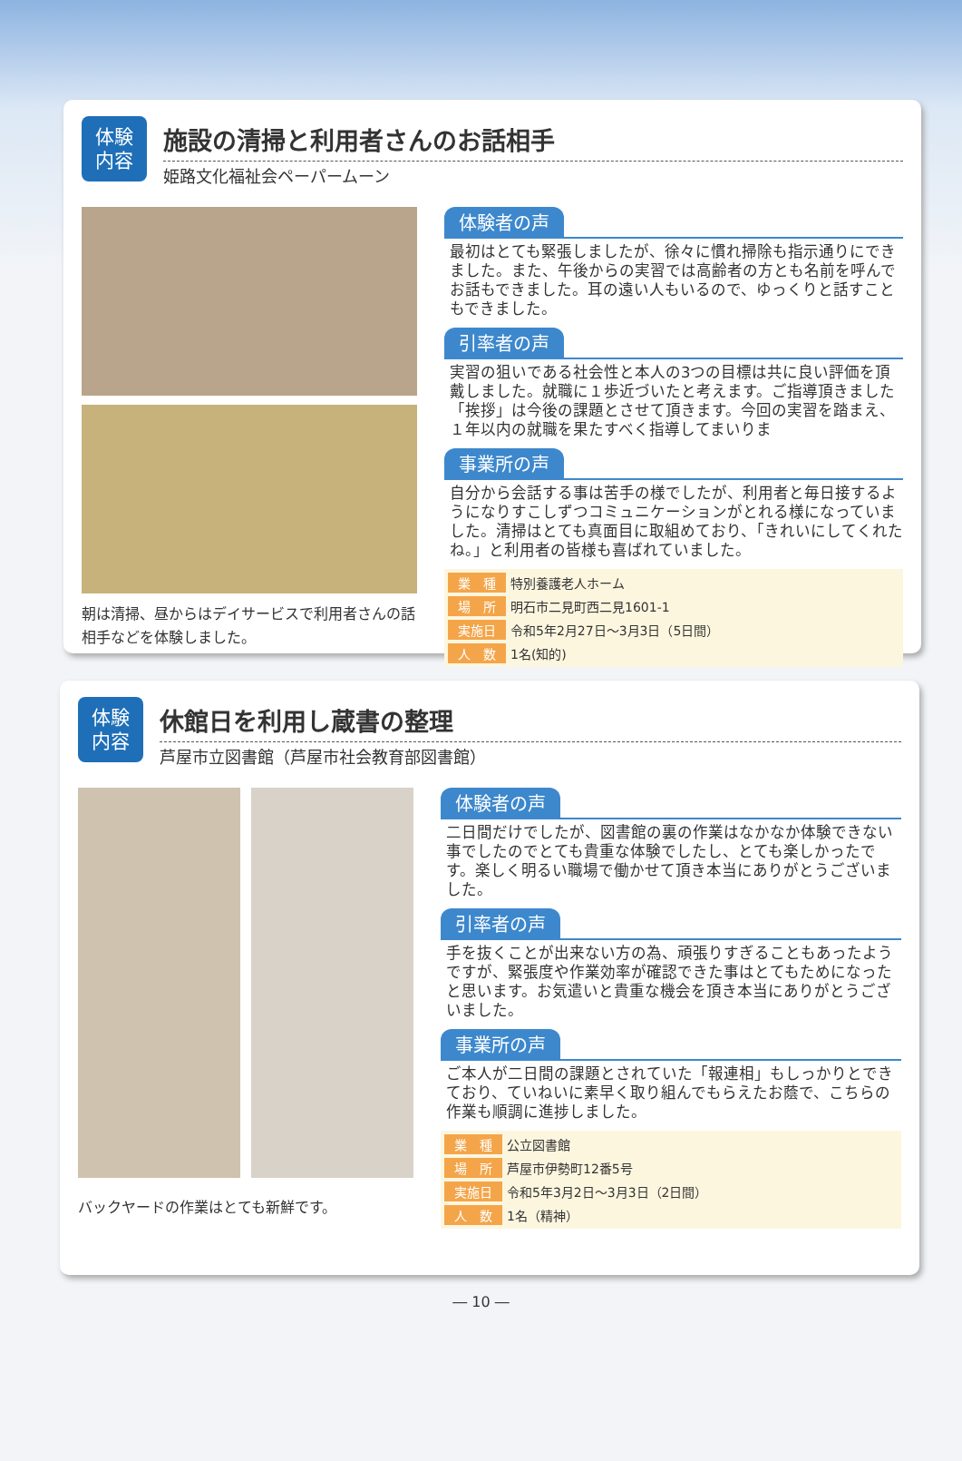体験
内容
施設の清掃と利用者さんのお話相手
姫路文化福祉会ペーパームーン
朝は清掃、昼からはデイサービスで利用者さんの話相手などを体験しました。
体験者の声
最初はとても緊張しましたが、徐々に慣れ掃除も指示通りにできました。また、午後からの実習では高齢者の方とも名前を呼んでお話もできました。耳の遠い人もいるので、ゆっくりと話すこともできました。
引率者の声
実習の狙いである社会性と本人の3つの目標は共に良い評価を頂戴しました。就職に１歩近づいたと考えます。ご指導頂きました「挨拶」は今後の課題とさせて頂きます。今回の実習を踏まえ、１年以内の就職を果たすべく指導してまいりま
事業所の声
自分から会話する事は苦手の様でしたが、利用者と毎日接するようになりすこしずつコミュニケーションがとれる様になっていました。清掃はとても真面目に取組めており、「きれいにしてくれたね。」と利用者の皆様も喜ばれていました。
| 業 種 | 特別養護老人ホーム |
| 場 所 | 明石市二見町西二見1601-1 |
| 実施日 | 令和5年2月27日～3月3日（5日間） |
| 人 数 | 1名(知的) |
体験
内容
休館日を利用し蔵書の整理
芦屋市立図書館（芦屋市社会教育部図書館）
バックヤードの作業はとても新鮮です。
体験者の声
二日間だけでしたが、図書館の裏の作業はなかなか体験できない事でしたのでとても貴重な体験でしたし、とても楽しかったです。楽しく明るい職場で働かせて頂き本当にありがとうございました。
引率者の声
手を抜くことが出来ない方の為、頑張りすぎることもあったようですが、緊張度や作業効率が確認できた事はとてもためになったと思います。お気遣いと貴重な機会を頂き本当にありがとうございました。
事業所の声
ご本人が二日間の課題とされていた「報連相」もしっかりとできており、ていねいに素早く取り組んでもらえたお蔭で、こちらの作業も順調に進捗しました。
| 業 種 | 公立図書館 |
| 場 所 | 芦屋市伊勢町12番5号 |
| 実施日 | 令和5年3月2日～3月3日（2日間） |
| 人 数 | 1名（精神） |
― 10 ―